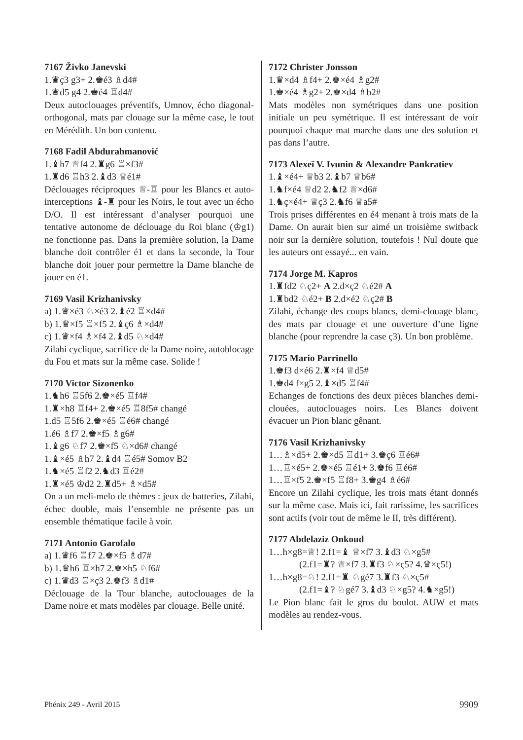7167 Živko Janevski
1.♛ç3 g3+ 2.♚é3 ♗d4#
1.♛d5 g4 2.♚é4 ♖d4#
Deux autoclouages préventifs, Umnov, écho diagonal-orthogonal, mats par clouage sur la même case, le tout en Mérédith. Un bon contenu.
7168 Fadil Abdurahmanović
1.♝h7 ♕f4 2.♜g6 ♖×f3#
1.♜d6 ♖h3 2.♝d3 ♕é1#
Déclouages réciproques ♕-♖ pour les Blancs et auto-interceptions ♝-♜ pour les Noirs, le tout avec un écho D/O. Il est intéressant d’analyser pourquoi une tentative autonome de déclouage du Roi blanc (♔g1) ne fonctionne pas. Dans la première solution, la Dame blanche doit contrôler é1 et dans la seconde, la Tour blanche doit jouer pour permettre la Dame blanche de jouer en é1.
7169 Vasil Krizhanivsky
a) 1.♛×é3 ♘×é3 2.♝é2 ♖×d4#
b) 1.♛×f5 ♖×f5 2.♝ç6 ♗×d4#
c) 1.♛×f4 ♗×f4 2.♝d5 ♘×d4#
Zilahi cyclique, sacrifice de la Dame noire, autoblocage du Fou et mats sur la même case. Solide !
7170 Victor Sizonenko
1.♞h6 ♖5f6 2.♚×é5 ♖f4#
1.♜×h8 ♖f4+ 2.♚×é5 ♖8f5# changé
1.d5 ♖5f6 2.♚×é5 ♖é6# changé
1.é6 ♗f7 2.♚×f5 ♗g6#
1.♝g6 ♘f7 2.♚×f5 ♘×d6# changé
1.♝×é5 ♗h7 2.♝d4 ♖é5# Somov B2
1.♞×é5 ♖f2 2.♞d3 ♖é2#
1.♜×é5 ♔d2 2.♜d5+ ♗×d5#
On a un meli-melo de thèmes : jeux de batteries, Zilahi, échec double, mais l’ensemble ne présente pas un ensemble thématique facile à voir.
7171 Antonio Garofalo
a) 1.♛f6 ♖f7 2.♚×f5 ♗d7#
b) 1.♛h6 ♖×h7 2.♚×h5 ♘f6#
c) 1.♛d3 ♖×ç3 2.♚f3 ♗d1#
Déclouage de la Tour blanche, autoclouages de la Dame noire et mats modèles par clouage. Belle unité.
7172 Christer Jonsson
1.♛×d4 ♗f4+ 2.♚×é4 ♗g2#
1.♚×é4 ♗g2+ 2.♚×d4 ♗b2#
Mats modèles non symétriques dans une position initiale un peu symétrique. Il est intéressant de voir pourquoi chaque mat marche dans une des solution et pas dans l’autre.
7173 Alexeï V. Ivunin & Alexandre Pankratiev
1.♝×é4+ ♕b3 2.♝b7 ♕b6#
1.♞f×é4 ♕d2 2.♞f2 ♕×d6#
1.♞ç×é4+ ♕ç3 2.♞f6 ♕a5#
Trois prises différentes en é4 menant à trois mats de la Dame. On aurait bien sur aimé un troisième switback noir sur la dernière solution, toutefois ! Nul doute que les auteurs ont essayé... en vain.
7174 Jorge M. Kapros
1.♜fd2 ♘ç2+ A 2.d×ç2 ♘é2# A
1.♜bd2 ♘é2+ B 2.d×é2 ♘ç2# B
Zilahi, échange des coups blancs, demi-clouage blanc, des mats par clouage et une ouverture d’une ligne blanche (pour reprendre la case ç3). Un bon problème.
7175 Mario Parrinello
1.♚f3 d×é6 2.♜×f4 ♕d5#
1.♚d4 f×g5 2.♝×d5 ♖f4#
Echanges de fonctions des deux pièces blanches demi-clouées, autoclouages noirs. Les Blancs doivent évacuer un Pion blanc gênant.
7176 Vasil Krizhanivsky
1…♗×d5+ 2.♚×d5 ♖d1+ 3.♚ç6 ♖é6#
1…♖×é5+ 2.♚×é5 ♖é1+ 3.♚f6 ♖é6#
1…♖×f5 2.♚×f5 ♖f8+ 3.♚g4 ♗é6#
Encore un Zilahi cyclique, les trois mats étant donnés sur la même case. Mais ici, fait rarissime, les sacrifices sont actifs (voir tout de même le II, très différent).
7177 Abdelaziz Onkoud
1…h×g8=♕! 2.f1=♝ ♕×f7 3.♝d3 ♘×g5#
(2.f1=♜? ♕×f7 3.♜f3 ♘×ç5? 4.♛×ç5!)
1…h×g8=♘! 2.f1=♜ ♘gé7 3.♜f3 ♘×ç5#
(2.f1=♝? ♘gé7 3.♝d3 ♘×g5? 4.♞×g5!)
Le Pion blanc fait le gros du boulot. AUW et mats modèles au rendez-vous.
Phénix 249 - Avril 2015 9909